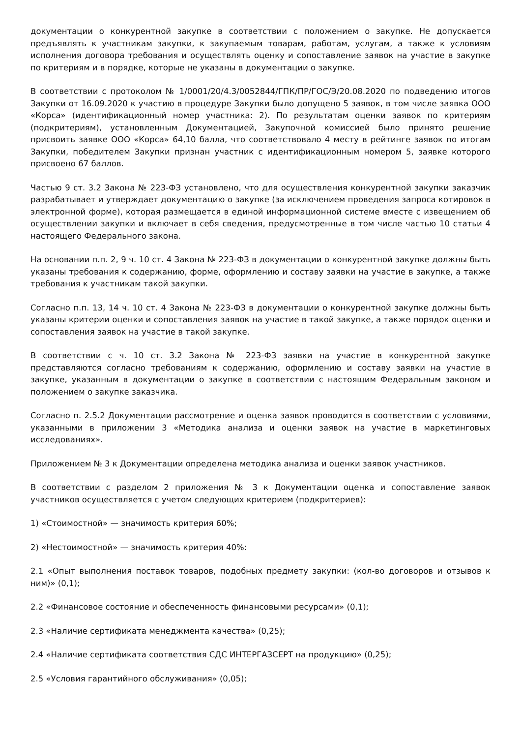документации о конкурентной закупке в соответствии с положением о закупке. Не допускается предъявлять к участникам закупки, к закупаемым товарам, работам, услугам, а также к условиям исполнения договора требования и осуществлять оценку и сопоставление заявок на участие в закупке по критериям и в порядке, которые не указаны в документации о закупке.
В соответствии с протоколом № 1/0001/20/4.3/0052844/ГПК/ПР/ГОС/Э/20.08.2020 по подведению итогов Закупки от 16.09.2020 к участию в процедуре Закупки было допущено 5 заявок, в том числе заявка ООО «Корса» (идентификационный номер участника: 2). По результатам оценки заявок по критериям (подкритериям), установленным Документацией, Закупочной комиссией было принято решение присвоить заявке ООО «Корса» 64,10 балла, что соответствовало 4 месту в рейтинге заявок по итогам Закупки, победителем Закупки признан участник с идентификационным номером 5, заявке которого присвоено 67 баллов.
Частью 9 ст. 3.2 Закона № 223-ФЗ установлено, что для осуществления конкурентной закупки заказчик разрабатывает и утверждает документацию о закупке (за исключением проведения запроса котировок в электронной форме), которая размещается в единой информационной системе вместе с извещением об осуществлении закупки и включает в себя сведения, предусмотренные в том числе частью 10 статьи 4 настоящего Федерального закона.
На основании п.п. 2, 9 ч. 10 ст. 4 Закона № 223-ФЗ в документации о конкурентной закупке должны быть указаны требования к содержанию, форме, оформлению и составу заявки на участие в закупке, а также требования к участникам такой закупки.
Согласно п.п. 13, 14 ч. 10 ст. 4 Закона № 223-ФЗ в документации о конкурентной закупке должны быть указаны критерии оценки и сопоставления заявок на участие в такой закупке, а также порядок оценки и сопоставления заявок на участие в такой закупке.
В соответствии с ч. 10 ст. 3.2 Закона № 223-ФЗ заявки на участие в конкурентной закупке представляются согласно требованиям к содержанию, оформлению и составу заявки на участие в закупке, указанным в документации о закупке в соответствии с настоящим Федеральным законом и положением о закупке заказчика.
Согласно п. 2.5.2 Документации рассмотрение и оценка заявок проводится в соответствии с условиями, указанными в приложении 3 «Методика анализа и оценки заявок на участие в маркетинговых исследованиях».
Приложением № 3 к Документации определена методика анализа и оценки заявок участников.
В соответствии с разделом 2 приложения № 3 к Документации оценка и сопоставление заявок участников осуществляется с учетом следующих критерием (подкритериев):
1) «Стоимостной» — значимость критерия 60%;
2) «Нестоимостной» — значимость критерия 40%:
2.1 «Опыт выполнения поставок товаров, подобных предмету закупки: (кол-во договоров и отзывов к ним)» (0,1);
2.2 «Финансовое состояние и обеспеченность финансовыми ресурсами» (0,1);
2.3 «Наличие сертификата менеджмента качества» (0,25);
2.4 «Наличие сертификата соответствия СДС ИНТЕРГАЗСЕРТ на продукцию» (0,25);
2.5 «Условия гарантийного обслуживания» (0,05);